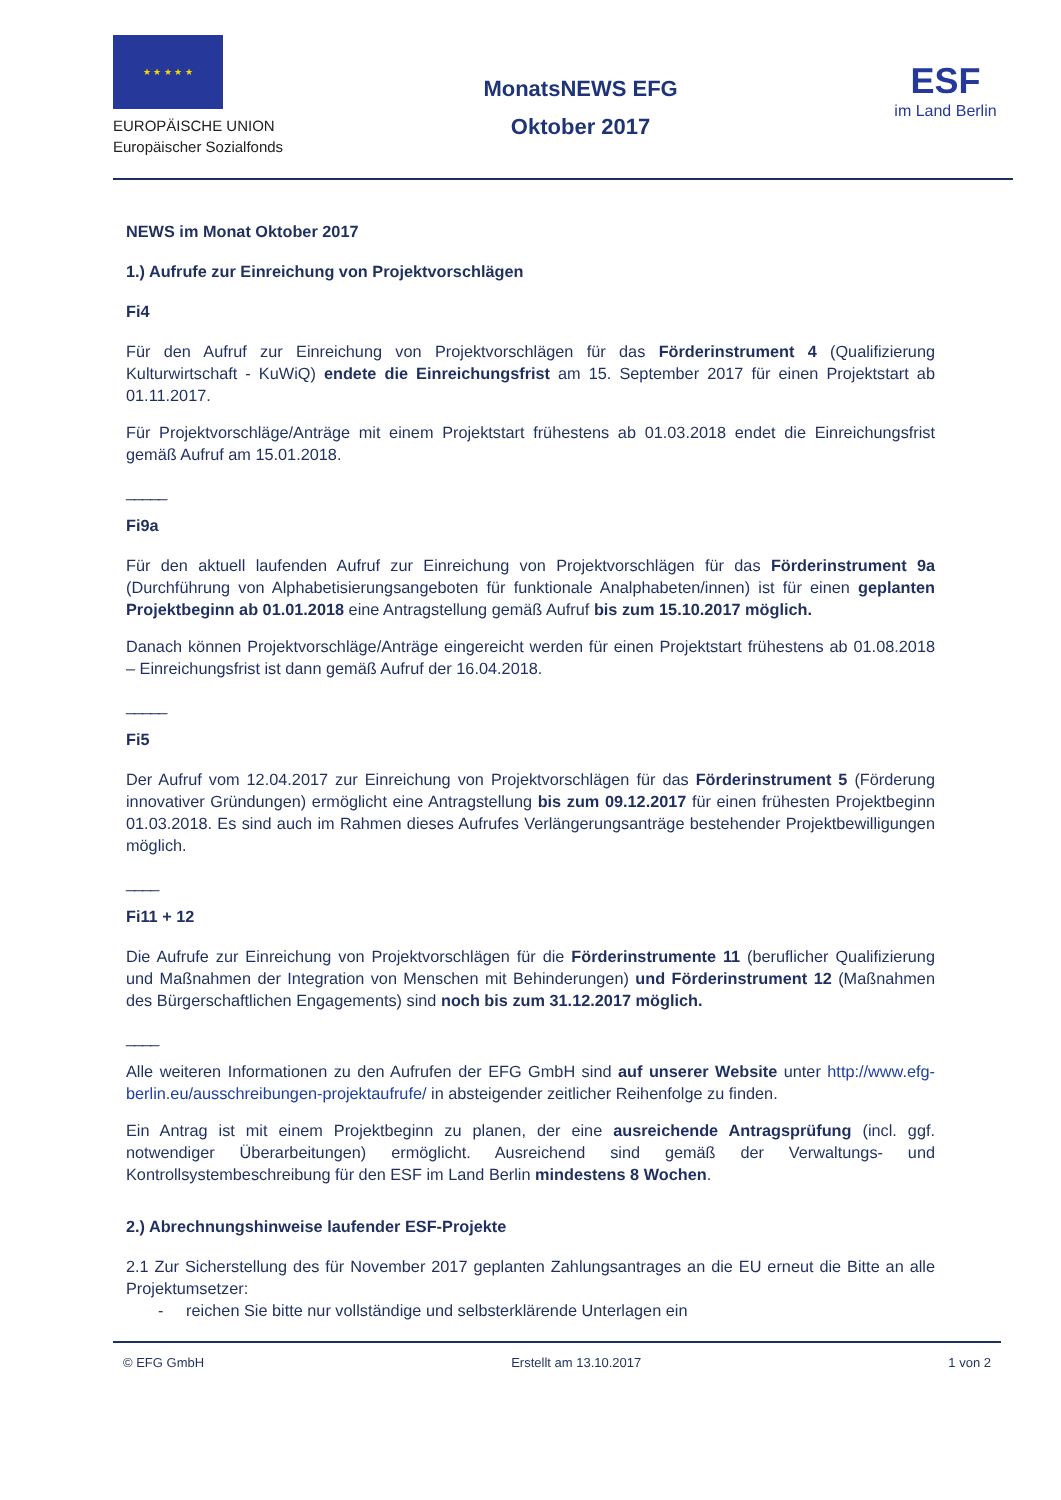★ ★ ★ ★ ★
EUROPÄISCHE UNION
Europäischer Sozialfonds
MonatsNEWS EFG
Oktober 2017
ESF
im Land Berlin
NEWS im Monat Oktober 2017
1.) Aufrufe zur Einreichung von Projektvorschlägen
Fi4
Für den Aufruf zur Einreichung von Projektvorschlägen für das Förderinstrument 4 (Qualifizierung Kulturwirtschaft - KuWiQ) endete die Einreichungsfrist am 15. September 2017 für einen Projektstart ab 01.11.2017.
Für Projektvorschläge/Anträge mit einem Projektstart frühestens ab 01.03.2018 endet die Einreichungsfrist gemäß Aufruf am 15.01.2018.
_____
Fi9a
Für den aktuell laufenden Aufruf zur Einreichung von Projektvorschlägen für das Förderinstrument 9a (Durchführung von Alphabetisierungsangeboten für funktionale Analphabeten/innen) ist für einen geplanten Projektbeginn ab 01.01.2018 eine Antragstellung gemäß Aufruf bis zum 15.10.2017 möglich.
Danach können Projektvorschläge/Anträge eingereicht werden für einen Projektstart frühestens ab 01.08.2018 – Einreichungsfrist ist dann gemäß Aufruf der 16.04.2018.
_____
Fi5
Der Aufruf vom 12.04.2017 zur Einreichung von Projektvorschlägen für das Förderinstrument 5 (Förderung innovativer Gründungen) ermöglicht eine Antragstellung bis zum 09.12.2017 für einen frühesten Projektbeginn 01.03.2018. Es sind auch im Rahmen dieses Aufrufes Verlängerungsanträge bestehender Projektbewilligungen möglich.
____
Fi11 + 12
Die Aufrufe zur Einreichung von Projektvorschlägen für die Förderinstrumente 11 (beruflicher Qualifizierung und Maßnahmen der Integration von Menschen mit Behinderungen) und Förderinstrument 12 (Maßnahmen des Bürgerschaftlichen Engagements) sind noch bis zum 31.12.2017 möglich.
____
Alle weiteren Informationen zu den Aufrufen der EFG GmbH sind auf unserer Website unter http://www.efg-berlin.eu/ausschreibungen-projektaufrufe/ in absteigender zeitlicher Reihenfolge zu finden.
Ein Antrag ist mit einem Projektbeginn zu planen, der eine ausreichende Antragsprüfung (incl. ggf. notwendiger Überarbeitungen) ermöglicht. Ausreichend sind gemäß der Verwaltungs- und Kontrollsystembeschreibung für den ESF im Land Berlin mindestens 8 Wochen.
2.) Abrechnungshinweise laufender ESF-Projekte
2.1 Zur Sicherstellung des für November 2017 geplanten Zahlungsantrages an die EU erneut die Bitte an alle Projektumsetzer:
- reichen Sie bitte nur vollständige und selbsterklärende Unterlagen ein
© EFG GmbH Erstellt am 13.10.2017 1 von 2